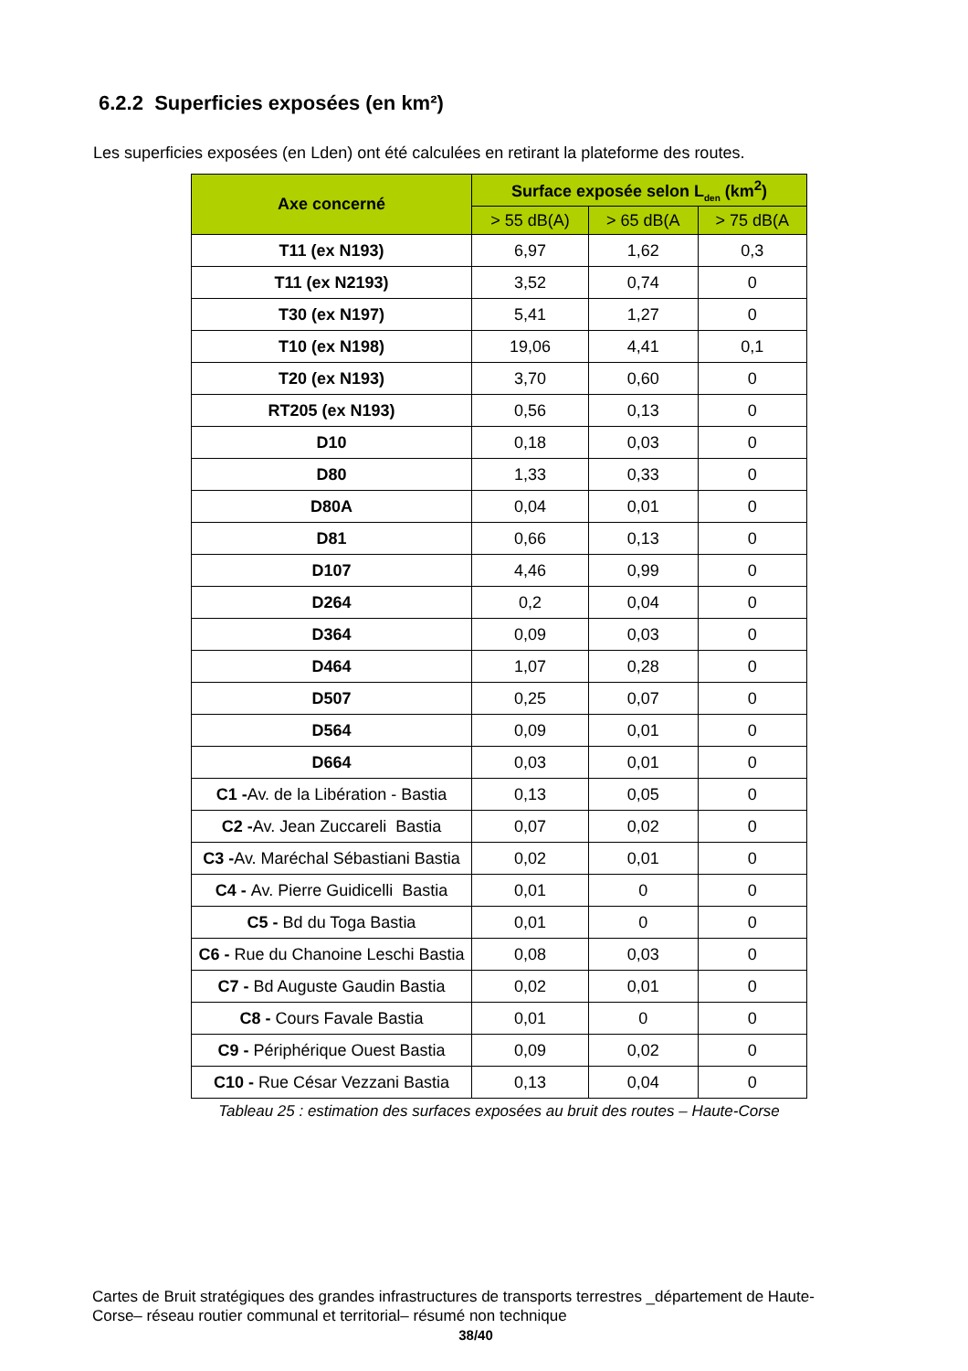6.2.2 Superficies exposées (en km²)
Les superficies exposées (en Lden) ont été calculées en retirant la plateforme des routes.
| Axe concerné | Surface exposée selon L<sub>den</sub> (km<sup>2</sup>) | | |
| --- | --- | --- | --- |
| | > 55 dB(A) | > 65 dB(A | > 75 dB(A |
| T11 (ex N193) | 6,97 | 1,62 | 0,3 |
| T11 (ex N2193) | 3,52 | 0,74 | 0 |
| T30 (ex N197) | 5,41 | 1,27 | 0 |
| T10 (ex N198) | 19,06 | 4,41 | 0,1 |
| T20 (ex N193) | 3,70 | 0,60 | 0 |
| RT205 (ex N193) | 0,56 | 0,13 | 0 |
| D10 | 0,18 | 0,03 | 0 |
| D80 | 1,33 | 0,33 | 0 |
| D80A | 0,04 | 0,01 | 0 |
| D81 | 0,66 | 0,13 | 0 |
| D107 | 4,46 | 0,99 | 0 |
| D264 | 0,2 | 0,04 | 0 |
| D364 | 0,09 | 0,03 | 0 |
| D464 | 1,07 | 0,28 | 0 |
| D507 | 0,25 | 0,07 | 0 |
| D564 | 0,09 | 0,01 | 0 |
| D664 | 0,03 | 0,01 | 0 |
| C1 - Av. de la Libération - Bastia | 0,13 | 0,05 | 0 |
| C2 - Av. Jean Zuccareli Bastia | 0,07 | 0,02 | 0 |
| C3 - Av. Maréchal Sébastiani Bastia | 0,02 | 0,01 | 0 |
| C4 - Av. Pierre Guidicelli Bastia | 0,01 | 0 | 0 |
| C5 - Bd du Toga Bastia | 0,01 | 0 | 0 |
| C6 - Rue du Chanoine Leschi Bastia | 0,08 | 0,03 | 0 |
| C7 - Bd Auguste Gaudin Bastia | 0,02 | 0,01 | 0 |
| C8 - Cours Favale Bastia | 0,01 | 0 | 0 |
| C9 - Périphérique Ouest Bastia | 0,09 | 0,02 | 0 |
| C10 - Rue César Vezzani Bastia | 0,13 | 0,04 | 0 |
Tableau 25 : estimation des surfaces exposées au bruit des routes – Haute-Corse
Cartes de Bruit stratégiques des grandes infrastructures de transports terrestres _département de Haute-Corse– réseau routier communal et territorial– résumé non technique
38/40